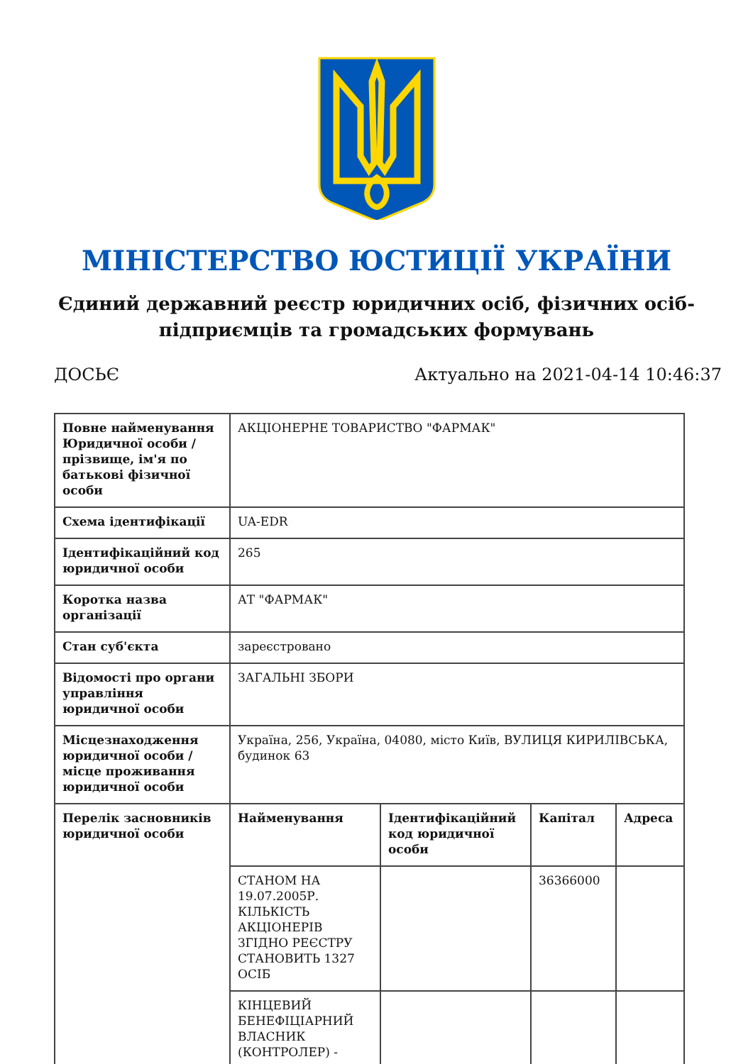МІНІСТЕРСТВО ЮСТИЦІЇ УКРАЇНИ
Єдиний державний реєстр юридичних осіб, фізичних осіб-підприємців та громадських формувань
ДОСЬЄ Актуально на 2021-04-14 10:46:37
| Повне найменування Юридичної особи / прізвище, ім'я по батькові фізичної особи | АКЦІОНЕРНЕ ТОВАРИСТВО "ФАРМАК" | | | |
| Схема ідентифікації | UA-EDR | | | |
| Ідентифікаційний код юридичної особи | 265 | | | |
| Коротка назва організації | АТ "ФАРМАК" | | | |
| Стан суб'єкта | зареєстровано | | | |
| Відомості про органи управління юридичної особи | ЗАГАЛЬНІ ЗБОРИ | | | |
| Місцезнаходження юридичної особи / місце проживання юридичної особи | Україна, 256, Україна, 04080, місто Київ, ВУЛИЦЯ КИРИЛІВСЬКА, будинок 63 | | | |
| Перелік засновників юридичної особи | Найменування | Ідентифікаційний код юридичної особи | Капітал | Адреса |
| | СТАНОМ НА 19.07.2005Р. КІЛЬКІСТЬ АКЦІОНЕРІВ ЗГІДНО РЕЄСТРУ СТАНОВИТЬ 1327 ОСІБ | | 36366000 | |
| | КІНЦЕВИЙ БЕНЕФІЦІАРНИЙ ВЛАСНИК (КОНТРОЛЕР) - | | | |